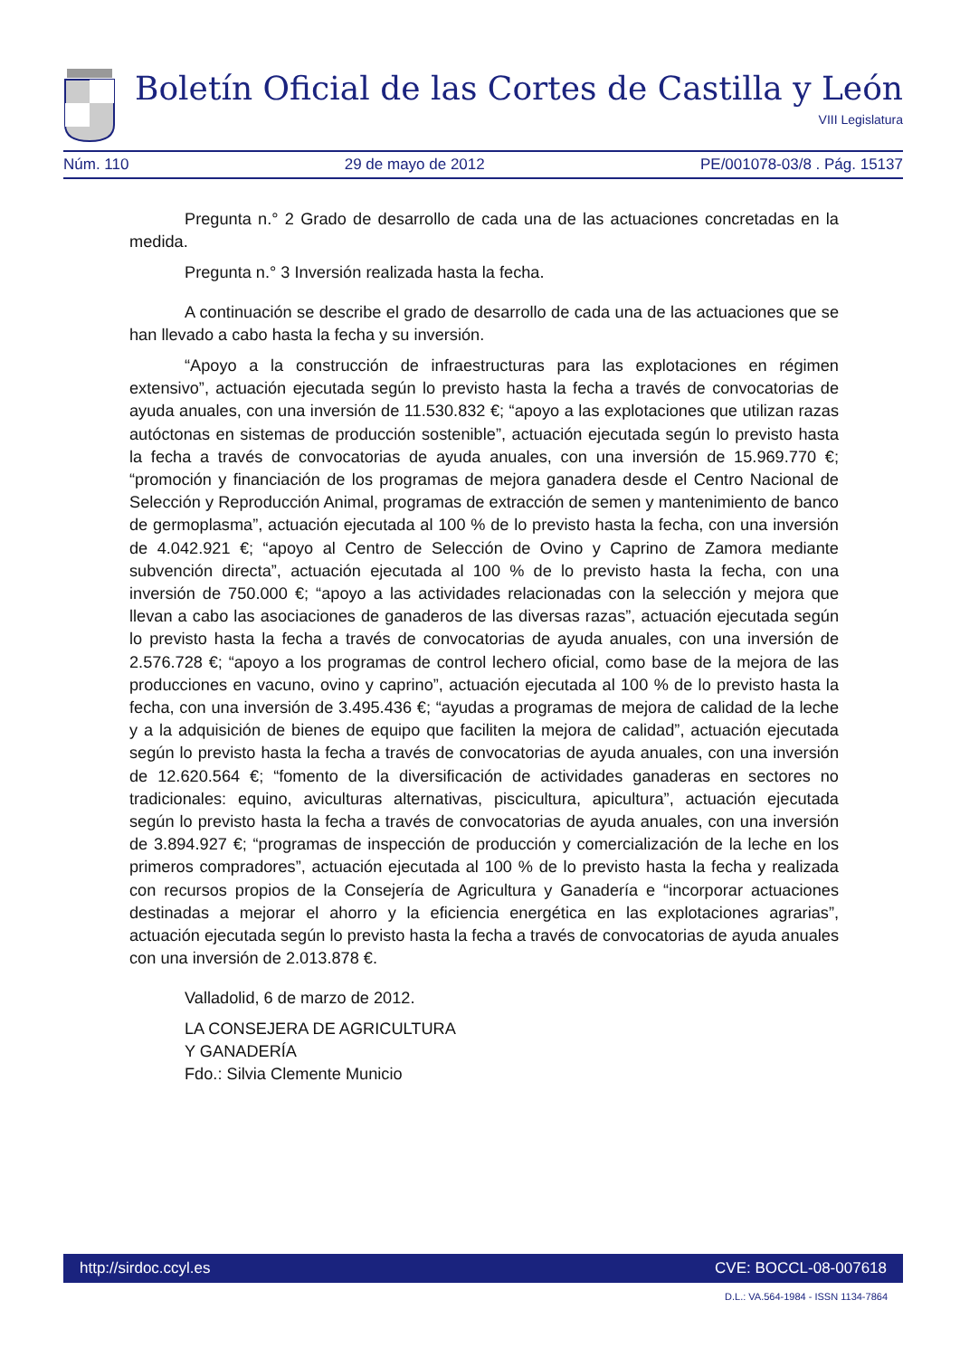Boletín Oficial de las Cortes de Castilla y León
VIII Legislatura
Núm. 110 29 de mayo de 2012 PE/001078-03/8 . Pág. 15137
Pregunta n.° 2 Grado de desarrollo de cada una de las actuaciones concretadas en la medida.
Pregunta n.° 3 Inversión realizada hasta la fecha.
A continuación se describe el grado de desarrollo de cada una de las actuaciones que se han llevado a cabo hasta la fecha y su inversión.
“Apoyo a la construcción de infraestructuras para las explotaciones en régimen extensivo”, actuación ejecutada según lo previsto hasta la fecha a través de convocatorias de ayuda anuales, con una inversión de 11.530.832 €; “apoyo a las explotaciones que utilizan razas autóctonas en sistemas de producción sostenible”, actuación ejecutada según lo previsto hasta la fecha a través de convocatorias de ayuda anuales, con una inversión de 15.969.770 €; “promoción y financiación de los programas de mejora ganadera desde el Centro Nacional de Selección y Reproducción Animal, programas de extracción de semen y mantenimiento de banco de germoplasma”, actuación ejecutada al 100 % de lo previsto hasta la fecha, con una inversión de 4.042.921 €; “apoyo al Centro de Selección de Ovino y Caprino de Zamora mediante subvención directa”, actuación ejecutada al 100 % de lo previsto hasta la fecha, con una inversión de 750.000 €; “apoyo a las actividades relacionadas con la selección y mejora que llevan a cabo las asociaciones de ganaderos de las diversas razas”, actuación ejecutada según lo previsto hasta la fecha a través de convocatorias de ayuda anuales, con una inversión de 2.576.728 €; “apoyo a los programas de control lechero oficial, como base de la mejora de las producciones en vacuno, ovino y caprino”, actuación ejecutada al 100 % de lo previsto hasta la fecha, con una inversión de 3.495.436 €; “ayudas a programas de mejora de calidad de la leche y a la adquisición de bienes de equipo que faciliten la mejora de calidad”, actuación ejecutada según lo previsto hasta la fecha a través de convocatorias de ayuda anuales, con una inversión de 12.620.564 €; “fomento de la diversificación de actividades ganaderas en sectores no tradicionales: equino, aviculturas alternativas, piscicultura, apicultura”, actuación ejecutada según lo previsto hasta la fecha a través de convocatorias de ayuda anuales, con una inversión de 3.894.927 €; “programas de inspección de producción y comercialización de la leche en los primeros compradores”, actuación ejecutada al 100 % de lo previsto hasta la fecha y realizada con recursos propios de la Consejería de Agricultura y Ganadería e “incorporar actuaciones destinadas a mejorar el ahorro y la eficiencia energética en las explotaciones agrarias”, actuación ejecutada según lo previsto hasta la fecha a través de convocatorias de ayuda anuales con una inversión de 2.013.878 €.
Valladolid, 6 de marzo de 2012.
LA CONSEJERA DE AGRICULTURA
Y GANADERÍA
Fdo.: Silvia Clemente Municio
http://sirdoc.ccyl.es CVE: BOCCL-08-007618
D.L.: VA.564-1984 - ISSN 1134-7864